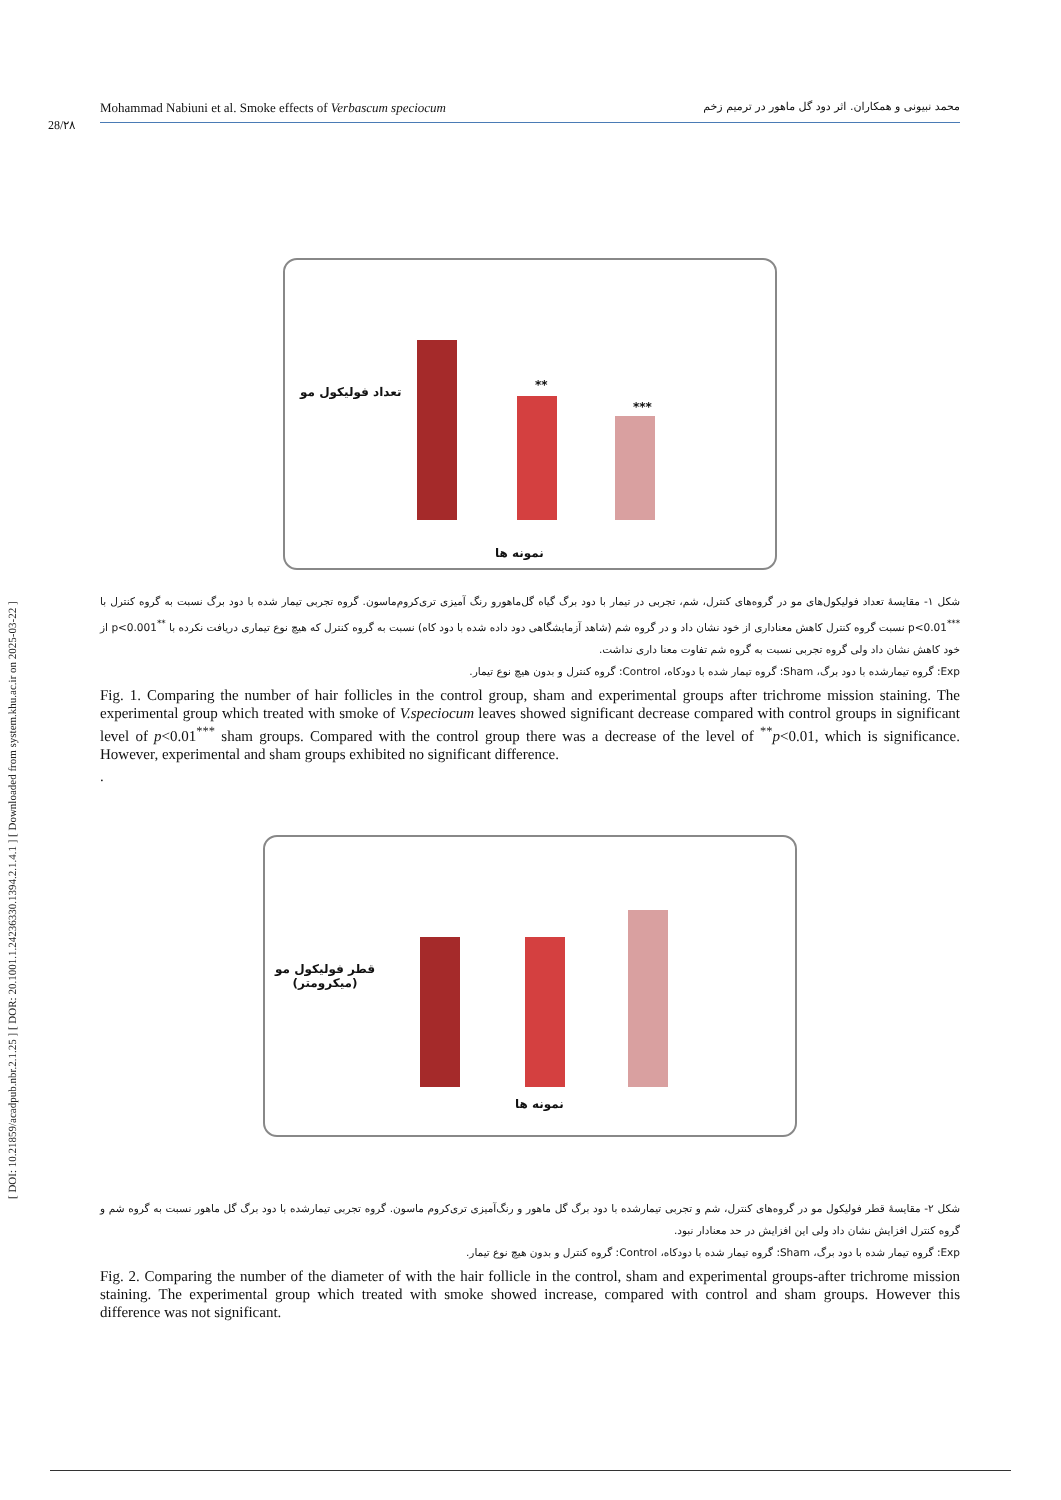[ DOI: 10.21859/acadpub.nbr.2.1.25 ] [ DOR: 20.1001.1.24236330.1394.2.1.4.1 ] [ Downloaded from system.khu.ac.ir on 2025-03-22 ]
28/۲۸
Mohammad Nabiuni et al. Smoke effects of Verbascum speciocum محمد نبیونی و همکاران. اثر دود گل ماهور در ترمیم زخم
تعداد فولیکول مو **
***
نمونه ها
شکل ۱- مقایسهٔ تعداد فولیکول‌های مو در گروه‌های کنترل، شم، تجربی در تیمار با دود برگ گیاه گل‌ماهورو رنگ آمیزی تری‌کروم‌ماسون. گروه تجربی تیمار شده با دود برگ نسبت به گروه کنترل با <sup>***</sup>p<0.01 نسبت گروه کنترل کاهش معناداری از خود نشان داد و در گروه شم (شاهد آزمایشگاهی دود داده شده با دود کاه) نسبت به گروه کنترل که هیچ نوع تیماری دریافت نکرده با <sup>**</sup>p<0.001 از خود کاهش نشان داد ولی گروه تجربی نسبت به گروه شم تفاوت معنا داری نداشت.
Exp: گروه تیمارشده با دود برگ، Sham: گروه تیمار شده با دودکاه، Control: گروه کنترل و بدون هیچ نوع تیمار.
Fig. 1. Comparing the number of hair follicles in the control group, sham and experimental groups after trichrome mission staining. The experimental group which treated with smoke of V.speciocum leaves showed significant decrease compared with control groups in significant level of p<0.01<sup>***</sup> sham groups. Compared with the control group there was a decrease of the level of <sup>**</sup>p<0.01, which is significance. However, experimental and sham groups exhibited no significant difference.
.
قطر فولیکول مو
(میکرومتر)
نمونه ها
شکل ۲- مقایسهٔ قطر فولیکول مو در گروه‌های کنترل، شم و تجربی تیمارشده با دود برگ گل ماهور و رنگ‌آمیزی تری‌کروم ماسون. گروه تجربی تیمارشده با دود برگ گل ماهور نسبت به گروه شم و گروه کنترل افزایش نشان داد ولی این افزایش در حد معنادار نبود.
Exp: گروه تیمار شده با دود برگ، Sham: گروه تیمار شده با دودکاه، Control: گروه کنترل و بدون هیچ نوع تیمار.
Fig. 2. Comparing the number of the diameter of with the hair follicle in the control, sham and experimental groups-after trichrome mission staining. The experimental group which treated with smoke showed increase, compared with control and sham groups. However this difference was not significant.